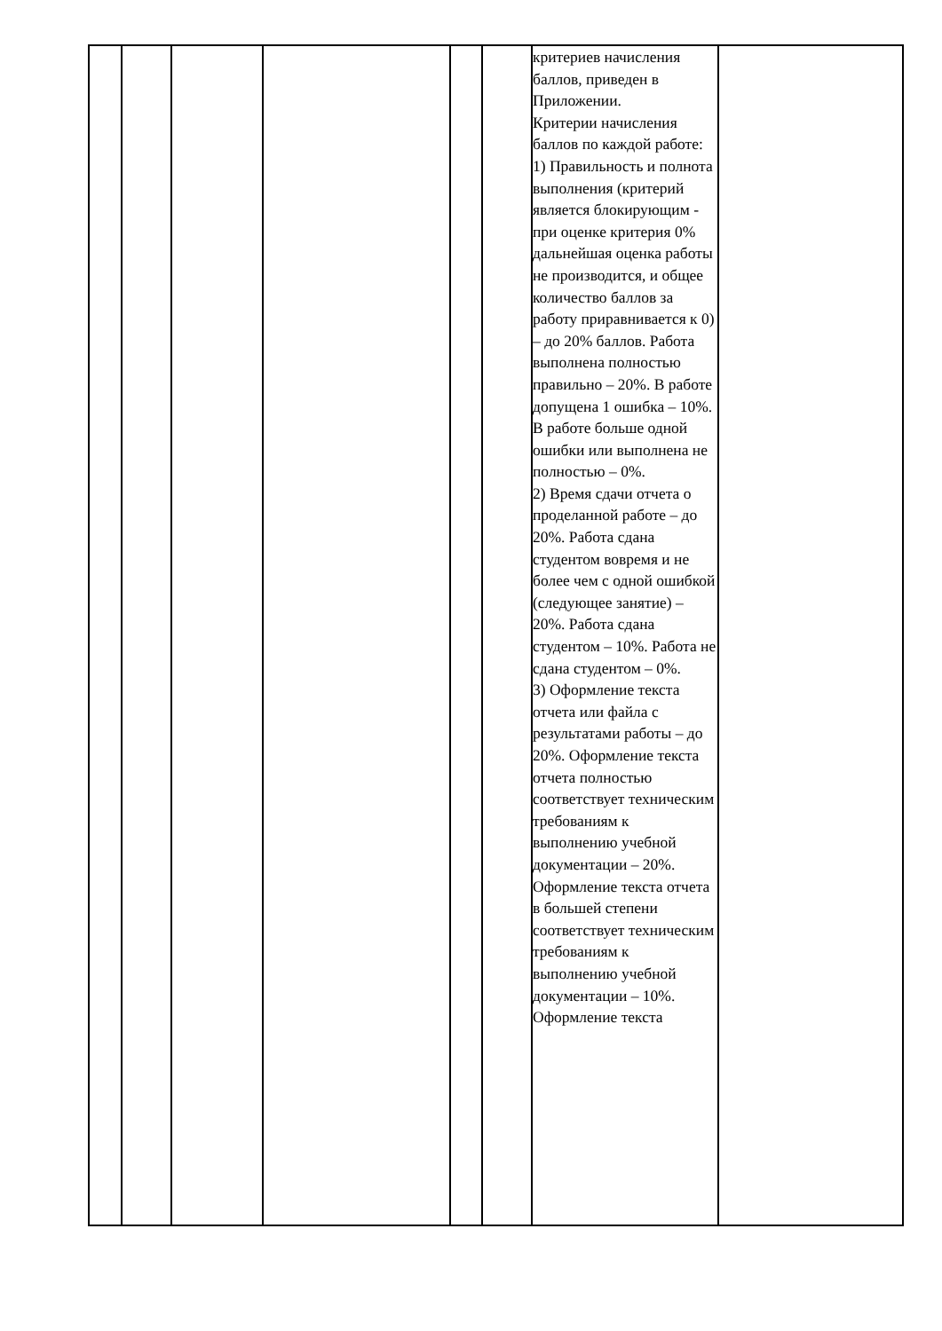| | | | | | | критериев начисления баллов, приведен в Приложении. Критерии начисления баллов по каждой работе: 1) Правильность и полнота выполнения (критерий является блокирующим - при оценке критерия 0% дальнейшая оценка работы не производится, и общее количество баллов за работу приравнивается к 0) – до 20% баллов. Работа выполнена полностью правильно – 20%. В работе допущена 1 ошибка – 10%. В работе больше одной ошибки или выполнена не полностью – 0%. 2) Время сдачи отчета о проделанной работе – до 20%. Работа сдана студентом вовремя и не более чем с одной ошибкой (следующее занятие) – 20%. Работа сдана студентом – 10%. Работа не сдана студентом – 0%. 3) Оформление текста отчета или файла с результатами работы – до 20%. Оформление текста отчета полностью соответствует техническим требованиям к выполнению учебной документации – 20%. Оформление текста отчета в большей степени соответствует техническим требованиям к выполнению учебной документации – 10%. Оформление текста | |